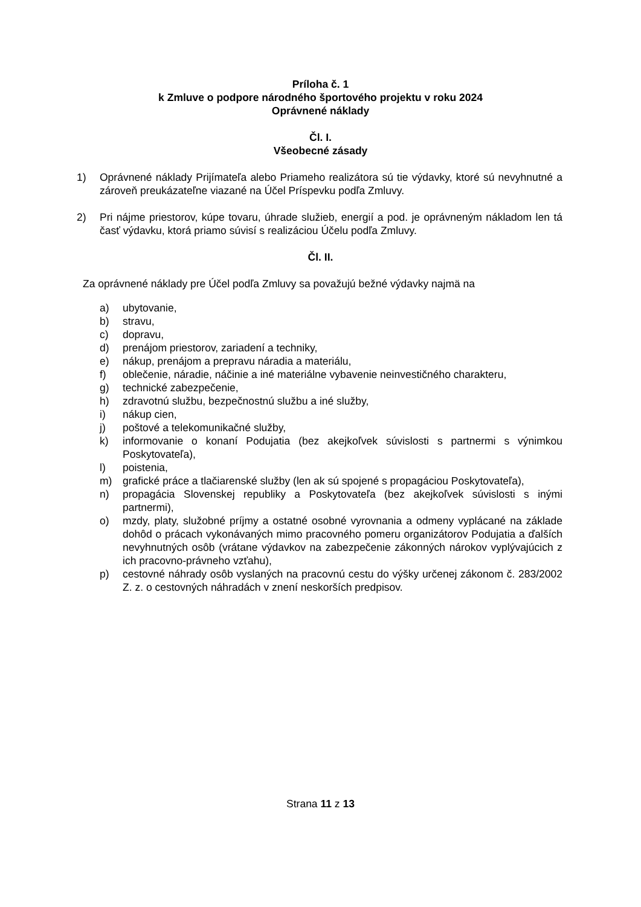Príloha č. 1
k Zmluve o podpore národného športového projektu v roku 2024
Oprávnené náklady
Čl. I.
Všeobecné zásady
1) Oprávnené náklady Prijímateľa alebo Priameho realizátora sú tie výdavky, ktoré sú nevyhnutné a zároveň preukázateľne viazané na Účel Príspevku podľa Zmluvy.
2) Pri nájme priestorov, kúpe tovaru, úhrade služieb, energií a pod. je oprávneným nákladom len tá časť výdavku, ktorá priamo súvisí s realizáciou Účelu podľa Zmluvy.
Čl. II.
Za oprávnené náklady pre Účel podľa Zmluvy sa považujú bežné výdavky najmä na
a) ubytovanie,
b) stravu,
c) dopravu,
d) prenájom priestorov, zariadení a techniky,
e) nákup, prenájom a prepravu náradia a materiálu,
f) oblečenie, náradie, náčinie a iné materiálne vybavenie neinvestičného charakteru,
g) technické zabezpečenie,
h) zdravotnú službu, bezpečnostnú službu a iné služby,
i) nákup cien,
j) poštové a telekomunikačné služby,
k) informovanie o konaní Podujatia (bez akejkoľvek súvislosti s partnermi s výnimkou Poskytovateľa),
l) poistenia,
m) grafické práce a tlačiarenské služby (len ak sú spojené s propagáciou Poskytovateľa),
n) propagácia Slovenskej republiky a Poskytovateľa (bez akejkoľvek súvislosti s inými partnermi),
o) mzdy, platy, služobné príjmy a ostatné osobné vyrovnania a odmeny vyplácané na základe dohôd o prácach vykonávaných mimo pracovného pomeru organizátorov Podujatia a ďalších nevyhnutných osôb (vrátane výdavkov na zabezpečenie zákonných nárokov vyplývajúcich z ich pracovno-právneho vzťahu),
p) cestovné náhrady osôb vyslaných na pracovnú cestu do výšky určenej zákonom č. 283/2002 Z. z. o cestovných náhradách v znení neskorších predpisov.
Strana 11 z 13